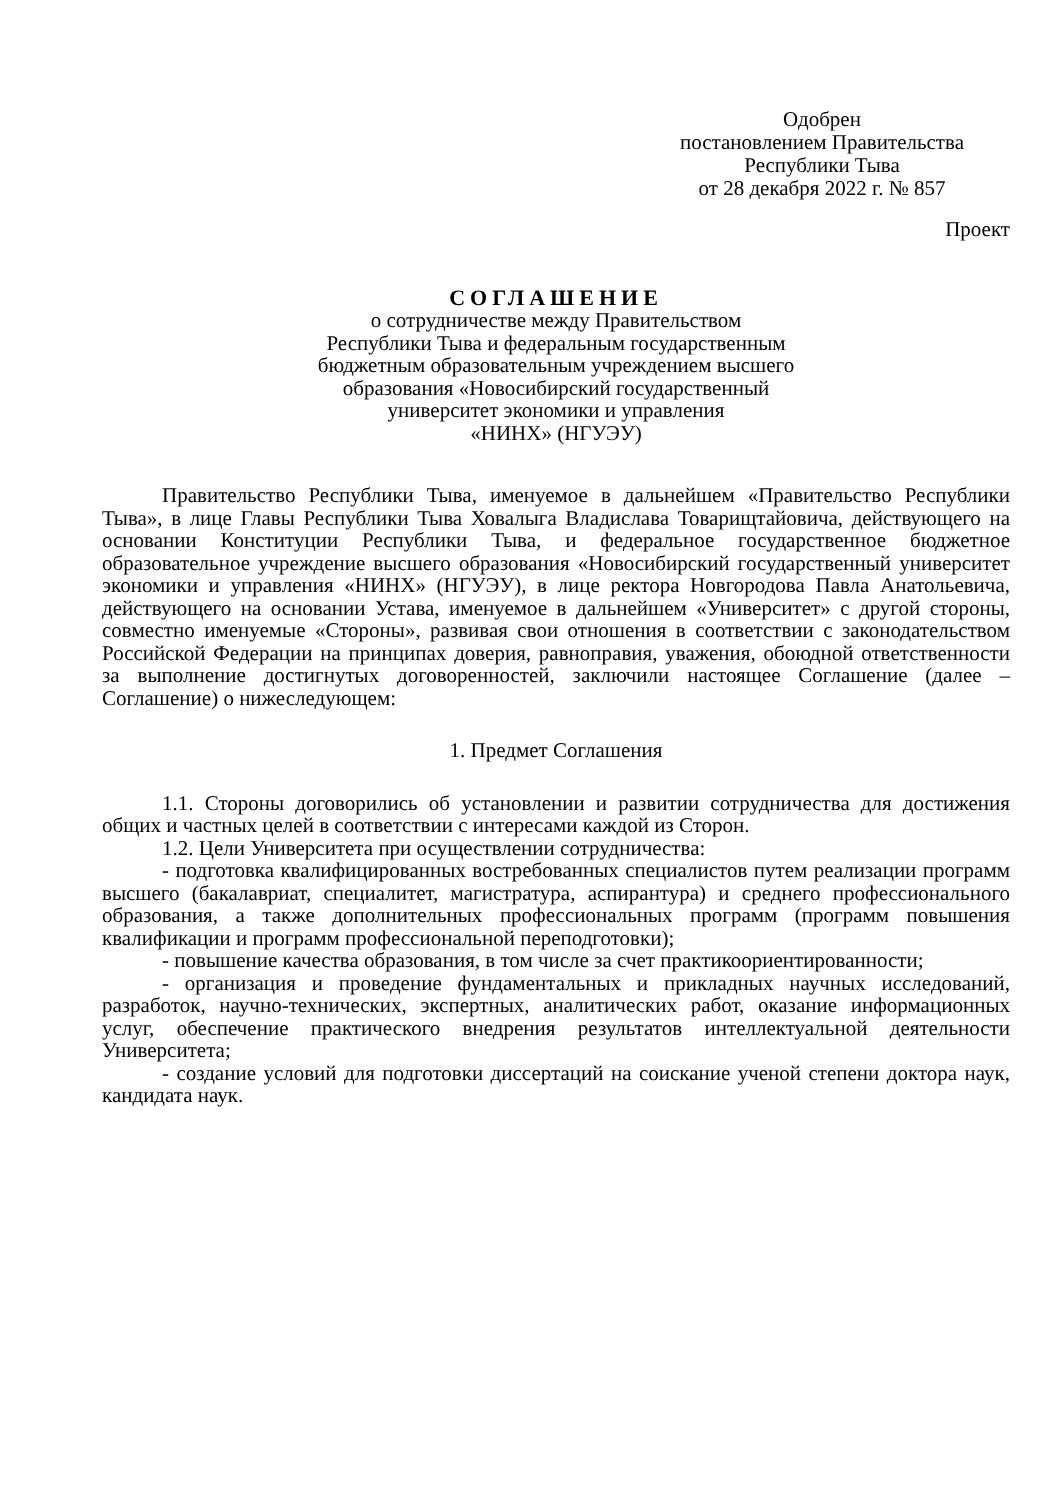Одобрен
постановлением Правительства
Республики Тыва
от 28 декабря 2022 г. № 857
Проект
СОГЛАШЕНИЕ
о сотрудничестве между Правительством
Республики Тыва и федеральным государственным
бюджетным образовательным учреждением высшего
образования «Новосибирский государственный
университет экономики и управления
«НИНХ» (НГУЭУ)
Правительство Республики Тыва, именуемое в дальнейшем «Правительство Республики Тыва», в лице Главы Республики Тыва Ховалыга Владислава Товарищтайовича, действующего на основании Конституции Республики Тыва, и федеральное государственное бюджетное образовательное учреждение высшего образования «Новосибирский государственный университет экономики и управления «НИНХ» (НГУЭУ), в лице ректора Новгородова Павла Анатольевича, действующего на основании Устава, именуемое в дальнейшем «Университет» с другой стороны, совместно именуемые «Стороны», развивая свои отношения в соответствии с законодательством Российской Федерации на принципах доверия, равноправия, уважения, обоюдной ответственности за выполнение достигнутых договоренностей, заключили настоящее Соглашение (далее – Соглашение) о нижеследующем:
1. Предмет Соглашения
1.1. Стороны договорились об установлении и развитии сотрудничества для достижения общих и частных целей в соответствии с интересами каждой из Сторон.
1.2. Цели Университета при осуществлении сотрудничества:
- подготовка квалифицированных востребованных специалистов путем реализации программ высшего (бакалавриат, специалитет, магистратура, аспирантура) и среднего профессионального образования, а также дополнительных профессиональных программ (программ повышения квалификации и программ профессиональной переподготовки);
- повышение качества образования, в том числе за счет практикоориентированности;
- организация и проведение фундаментальных и прикладных научных исследований, разработок, научно-технических, экспертных, аналитических работ, оказание информационных услуг, обеспечение практического внедрения результатов интеллектуальной деятельности Университета;
- создание условий для подготовки диссертаций на соискание ученой степени доктора наук, кандидата наук.